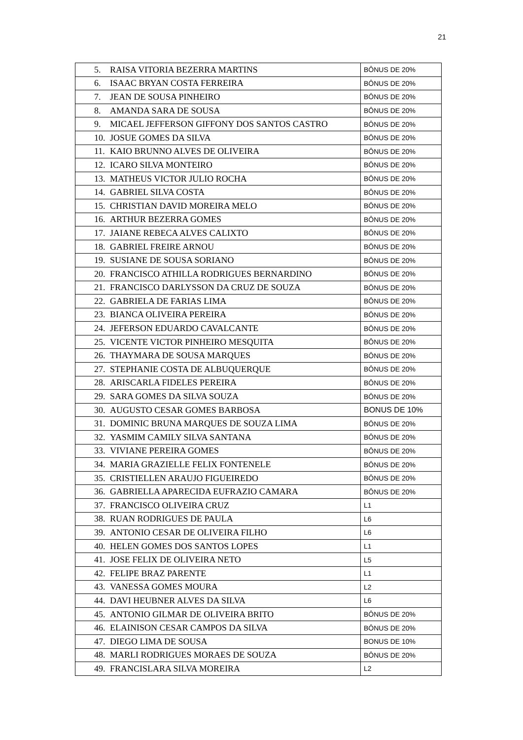21
| 5. RAISA VITORIA BEZERRA MARTINS | BÔNUS DE 20% |
| 6. ISAAC BRYAN COSTA FERREIRA | BÔNUS DE 20% |
| 7. JEAN DE SOUSA PINHEIRO | BÔNUS DE 20% |
| 8. AMANDA SARA DE SOUSA | BÔNUS DE 20% |
| 9. MICAEL JEFFERSON GIFFONY DOS SANTOS CASTRO | BÔNUS DE 20% |
| 10. JOSUE GOMES DA SILVA | BÔNUS DE 20% |
| 11. KAIO BRUNNO ALVES DE OLIVEIRA | BÔNUS DE 20% |
| 12. ICARO SILVA MONTEIRO | BÔNUS DE 20% |
| 13. MATHEUS VICTOR JULIO ROCHA | BÔNUS DE 20% |
| 14. GABRIEL SILVA COSTA | BÔNUS DE 20% |
| 15. CHRISTIAN DAVID MOREIRA MELO | BÔNUS DE 20% |
| 16. ARTHUR BEZERRA GOMES | BÔNUS DE 20% |
| 17. JAIANE REBECA ALVES CALIXTO | BÔNUS DE 20% |
| 18. GABRIEL FREIRE ARNOU | BÔNUS DE 20% |
| 19. SUSIANE DE SOUSA SORIANO | BÔNUS DE 20% |
| 20. FRANCISCO ATHILLA RODRIGUES BERNARDINO | BÔNUS DE 20% |
| 21. FRANCISCO DARLYSSON DA CRUZ DE SOUZA | BÔNUS DE 20% |
| 22. GABRIELA DE FARIAS LIMA | BÔNUS DE 20% |
| 23. BIANCA OLIVEIRA PEREIRA | BÔNUS DE 20% |
| 24. JEFERSON EDUARDO CAVALCANTE | BÔNUS DE 20% |
| 25. VICENTE VICTOR PINHEIRO MESQUITA | BÔNUS DE 20% |
| 26. THAYMARA DE SOUSA MARQUES | BÔNUS DE 20% |
| 27. STEPHANIE COSTA DE ALBUQUERQUE | BÔNUS DE 20% |
| 28. ARISCARLA FIDELES PEREIRA | BÔNUS DE 20% |
| 29. SARA GOMES DA SILVA SOUZA | BÔNUS DE 20% |
| 30. AUGUSTO CESAR GOMES BARBOSA | BONUS DE 10% |
| 31. DOMINIC BRUNA MARQUES DE SOUZA LIMA | BÔNUS DE 20% |
| 32. YASMIM CAMILY SILVA SANTANA | BÔNUS DE 20% |
| 33. VIVIANE PEREIRA GOMES | BÔNUS DE 20% |
| 34. MARIA GRAZIELLE FELIX FONTENELE | BÔNUS DE 20% |
| 35. CRISTIELLEN ARAUJO FIGUEIREDO | BÔNUS DE 20% |
| 36. GABRIELLA APARECIDA EUFRAZIO CAMARA | BÔNUS DE 20% |
| 37. FRANCISCO OLIVEIRA CRUZ | L1 |
| 38. RUAN RODRIGUES DE PAULA | L6 |
| 39. ANTONIO CESAR DE OLIVEIRA FILHO | L6 |
| 40. HELEN GOMES DOS SANTOS LOPES | L1 |
| 41. JOSE FELIX DE OLIVEIRA NETO | L5 |
| 42. FELIPE BRAZ PARENTE | L1 |
| 43. VANESSA GOMES MOURA | L2 |
| 44. DAVI HEUBNER ALVES DA SILVA | L6 |
| 45. ANTONIO GILMAR DE OLIVEIRA BRITO | BÔNUS DE 20% |
| 46. ELAINISON CESAR CAMPOS DA SILVA | BÔNUS DE 20% |
| 47. DIEGO LIMA DE SOUSA | BONUS DE 10% |
| 48. MARLI RODRIGUES MORAES DE SOUZA | BÔNUS DE 20% |
| 49. FRANCISLARA SILVA MOREIRA | L2 |